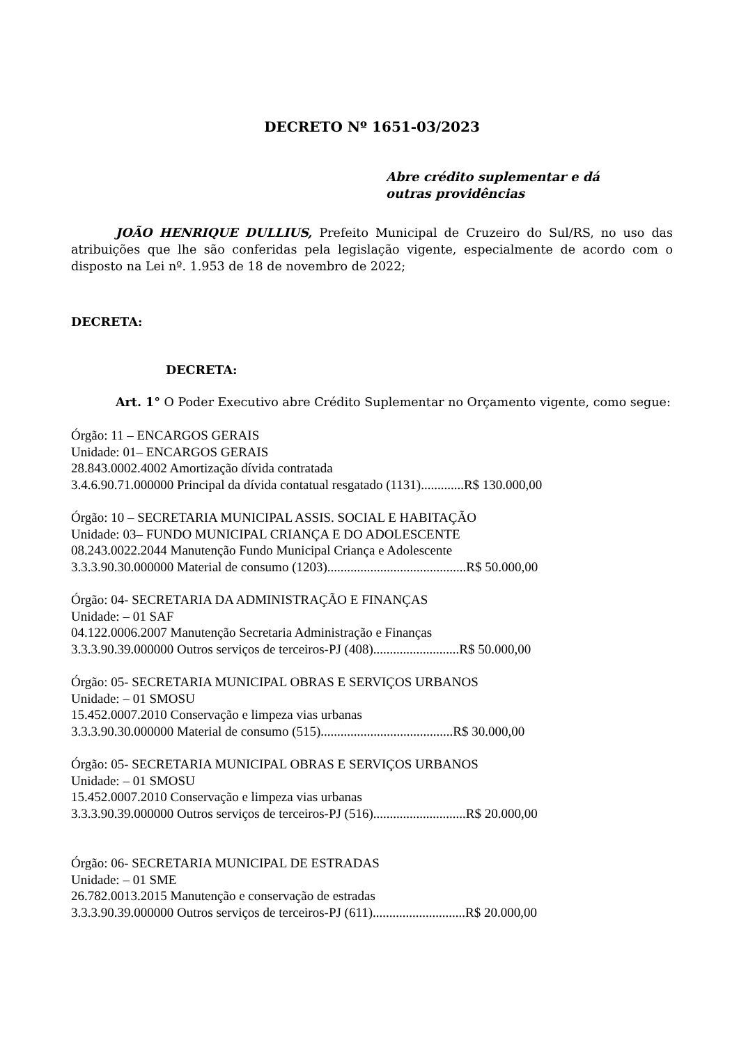DECRETO Nº 1651-03/2023
Abre crédito suplementar e dá
outras providências
JOÃO HENRIQUE DULLIUS, Prefeito Municipal de Cruzeiro do Sul/RS, no uso das atribuições que lhe são conferidas pela legislação vigente, especialmente de acordo com o disposto na Lei nº. 1.953 de 18 de novembro de 2022;
DECRETA:
DECRETA:
Art. 1° O Poder Executivo abre Crédito Suplementar no Orçamento vigente, como segue:
Órgão: 11 – ENCARGOS GERAIS
Unidade: 01– ENCARGOS GERAIS
28.843.0002.4002 Amortização dívida contratada
3.4.6.90.71.000000 Principal da dívida contatual resgatado (1131).............R$ 130.000,00
Órgão: 10 – SECRETARIA MUNICIPAL ASSIS. SOCIAL E HABITAÇÃO
Unidade: 03– FUNDO MUNICIPAL CRIANÇA E DO ADOLESCENTE
08.243.0022.2044 Manutenção Fundo Municipal Criança e Adolescente
3.3.3.90.30.000000 Material de consumo (1203)..........................................R$ 50.000,00
Órgão: 04- SECRETARIA DA ADMINISTRAÇÃO E FINANÇAS
Unidade: – 01 SAF
04.122.0006.2007 Manutenção Secretaria Administração e Finanças
3.3.3.90.39.000000 Outros serviços de terceiros-PJ (408)..........................R$ 50.000,00
Órgão: 05- SECRETARIA MUNICIPAL OBRAS E SERVIÇOS URBANOS
Unidade: – 01 SMOSU
15.452.0007.2010 Conservação e limpeza vias urbanas
3.3.3.90.30.000000 Material de consumo (515)........................................R$ 30.000,00
Órgão: 05- SECRETARIA MUNICIPAL OBRAS E SERVIÇOS URBANOS
Unidade: – 01 SMOSU
15.452.0007.2010 Conservação e limpeza vias urbanas
3.3.3.90.39.000000 Outros serviços de terceiros-PJ (516)............................R$ 20.000,00
Órgão: 06- SECRETARIA MUNICIPAL DE ESTRADAS
Unidade: – 01 SME
26.782.0013.2015 Manutenção e conservação de estradas
3.3.3.90.39.000000 Outros serviços de terceiros-PJ (611)............................R$ 20.000,00